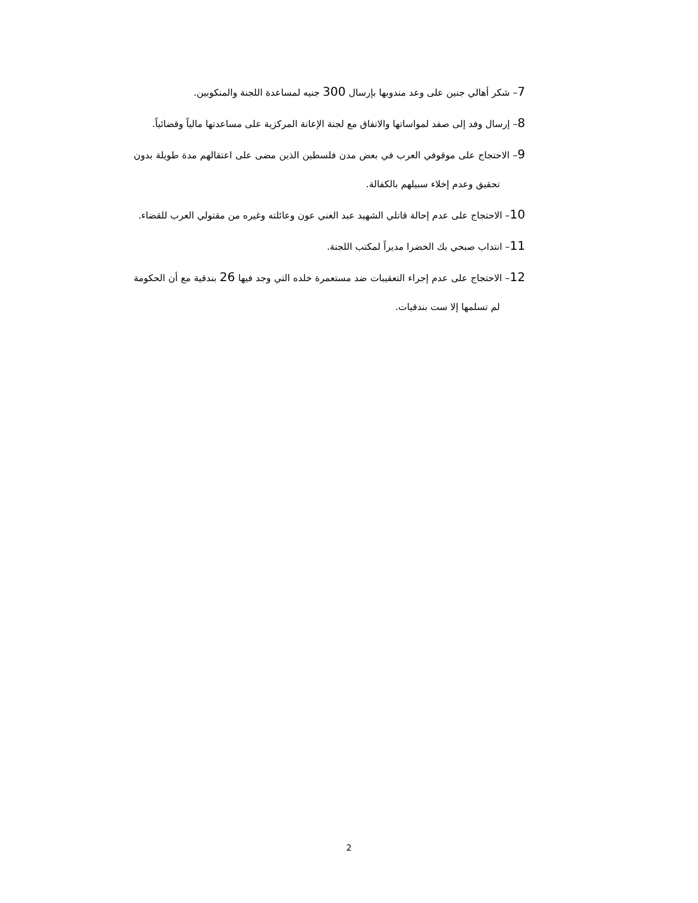7– شكر أهالي جنين على وعد مندوبها بإرسال 300 جنيه لمساعدة اللجنة والمنكوبين.
8– إرسال وفد إلى صفد لمواساتها والاتفاق مع لجنة الإعانة المركزية على مساعدتها مالياً وقضائياً.
9– الاحتجاج على موقوفي العرب في بعض مدن فلسطين الذين مضى على اعتقالهم مدة طويلة بدون تحقيق وعدم إخلاء سبيلهم بالكفالة.
10– الاحتجاج على عدم إحالة قاتلي الشهيد عبد الغني عون وعائلته وغيره من مقتولي العرب للقضاء.
11– انتداب صبحي بك الخضرا مديراً لمكتب اللجنة.
12– الاحتجاج على عدم إجراء التعقيبات ضد مستعمرة خلده التي وجد فيها 26 بندقية مع أن الحكومة لم تسلمها إلا ست بندقيات.
2